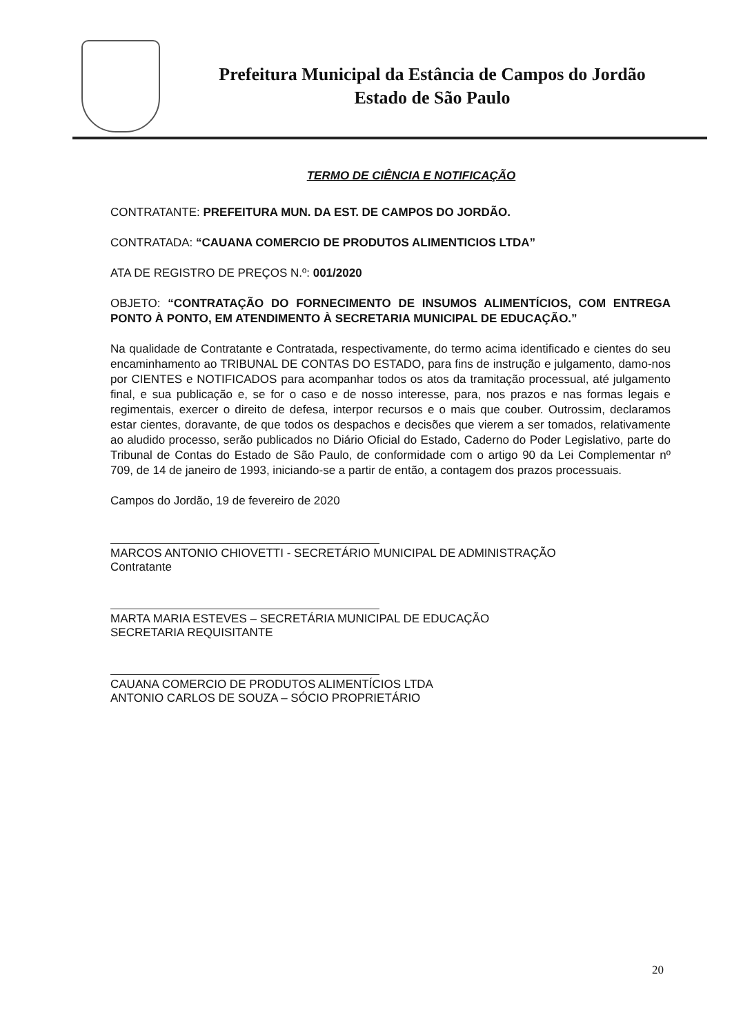Prefeitura Municipal da Estância de Campos do Jordão
Estado de São Paulo
TERMO DE CIÊNCIA E NOTIFICAÇÃO
CONTRATANTE: PREFEITURA MUN. DA EST. DE CAMPOS DO JORDÃO.
CONTRATADA: “CAUANA COMERCIO DE PRODUTOS ALIMENTICIOS LTDA”
ATA DE REGISTRO DE PREÇOS N.º: 001/2020
OBJETO: “CONTRATAÇÃO DO FORNECIMENTO DE INSUMOS ALIMENTÍCIOS, COM ENTREGA PONTO À PONTO, EM ATENDIMENTO À SECRETARIA MUNICIPAL DE EDUCAÇÃO.”
Na qualidade de Contratante e Contratada, respectivamente, do termo acima identificado e cientes do seu encaminhamento ao TRIBUNAL DE CONTAS DO ESTADO, para fins de instrução e julgamento, damo-nos por CIENTES e NOTIFICADOS para acompanhar todos os atos da tramitação processual, até julgamento final, e sua publicação e, se for o caso e de nosso interesse, para, nos prazos e nas formas legais e regimentais, exercer o direito de defesa, interpor recursos e o mais que couber. Outrossim, declaramos estar cientes, doravante, de que todos os despachos e decisões que vierem a ser tomados, relativamente ao aludido processo, serão publicados no Diário Oficial do Estado, Caderno do Poder Legislativo, parte do Tribunal de Contas do Estado de São Paulo, de conformidade com o artigo 90 da Lei Complementar nº 709, de 14 de janeiro de 1993, iniciando-se a partir de então, a contagem dos prazos processuais.
Campos do Jordão, 19 de fevereiro de 2020
MARCOS ANTONIO CHIOVETTI - SECRETÁRIO MUNICIPAL DE ADMINISTRAÇÃO
Contratante
MARTA MARIA ESTEVES – SECRETÁRIA MUNICIPAL DE EDUCAÇÃO
SECRETARIA REQUISITANTE
CAUANA COMERCIO DE PRODUTOS ALIMENTÍCIOS LTDA
ANTONIO CARLOS DE SOUZA – SÓCIO PROPRIETÁRIO
20